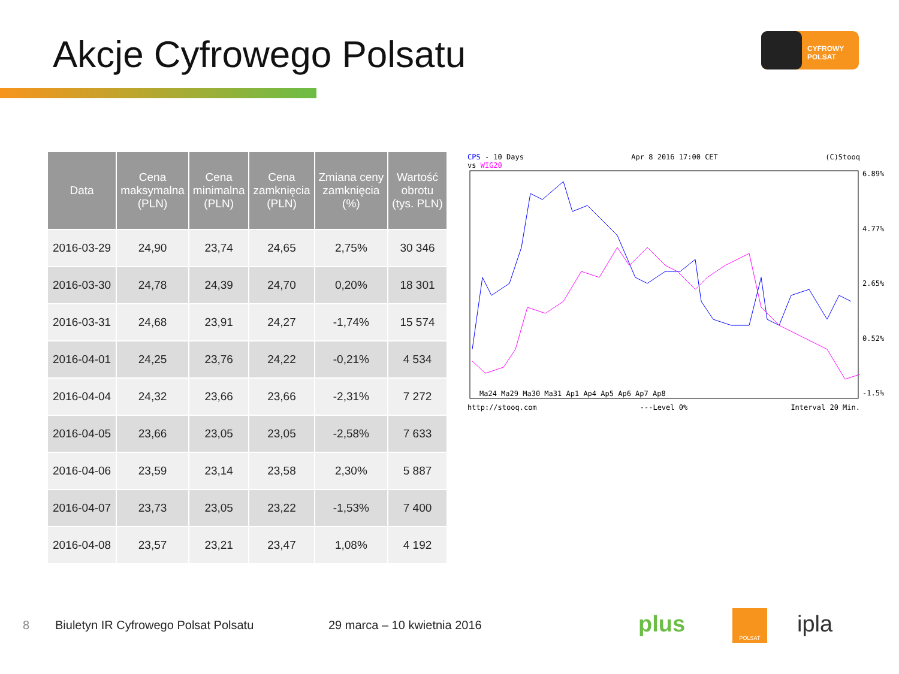Akcje Cyfrowego Polsatu CYFROWY POLSAT
| Data | Cena maksymalna (PLN) | Cena minimalna (PLN) | Cena zamknięcia (PLN) | Zmiana ceny zamknięcia (%) | Wartość obrotu (tys. PLN) |
| --- | --- | --- | --- | --- | --- |
| 2016-03-29 | 24,90 | 23,74 | 24,65 | 2,75% | 30 346 |
| 2016-03-30 | 24,78 | 24,39 | 24,70 | 0,20% | 18 301 |
| 2016-03-31 | 24,68 | 23,91 | 24,27 | -1,74% | 15 574 |
| 2016-04-01 | 24,25 | 23,76 | 24,22 | -0,21% | 4 534 |
| 2016-04-04 | 24,32 | 23,66 | 23,66 | -2,31% | 7 272 |
| 2016-04-05 | 23,66 | 23,05 | 23,05 | -2,58% | 7 633 |
| 2016-04-06 | 23,59 | 23,14 | 23,58 | 2,30% | 5 887 |
| 2016-04-07 | 23,73 | 23,05 | 23,22 | -1,53% | 7 400 |
| 2016-04-08 | 23,57 | 23,21 | 23,47 | 1,08% | 4 192 |
CPS - 10 Days Apr 8 2016 17:00 CET (C)Stooq
vs WIG20
Ma24 Ma29 Ma30 Ma31 Ap1 Ap4 Ap5 Ap6 Ap7 Ap8
6.89%
4.77%
2.65%
0.52%
-1.5%
http://stooq.com ---Level 0% Interval 20 Min.
8
Biuletyn IR Cyfrowego Polsat Polsatu
29 marca – 10 kwietnia 2016 plus POLSAT ipla